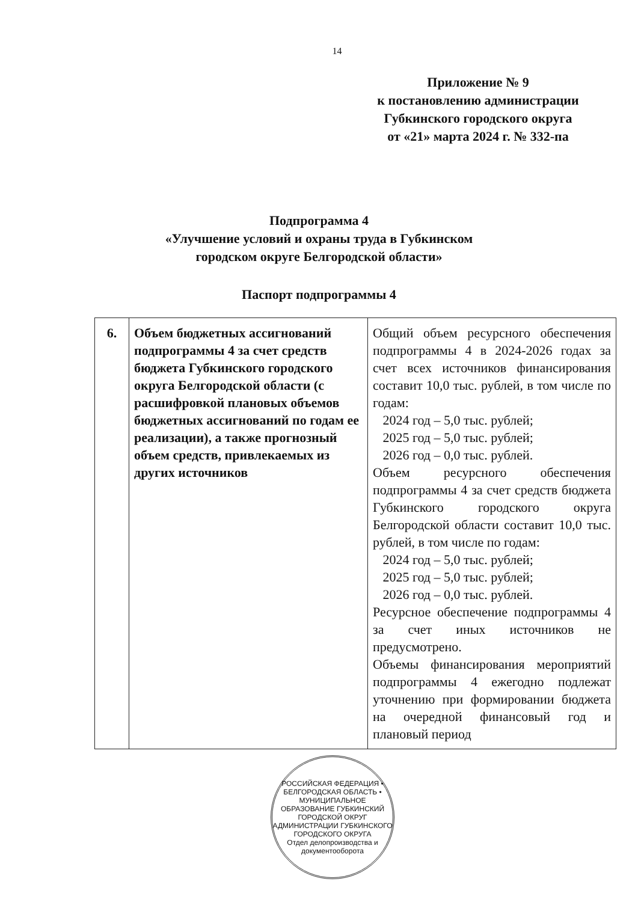14
Приложение № 9
к постановлению администрации
Губкинского городского округа
от «21» марта 2024 г. № 332-па
Подпрограмма 4
«Улучшение условий и охраны труда в Губкинском
городском округе Белгородской области»
Паспорт подпрограммы 4
| 6. | Объем бюджетных ассигнований подпрограммы 4 за счет средств бюджета Губкинского городского округа Белгородской области (с расшифровкой плановых объемов бюджетных ассигнований по годам ее реализации), а также прогнозный объем средств, привлекаемых из других источников | Общий объем ресурсного обеспечения подпрограммы 4 в 2024-2026 годах за счет всех источников финансирования составит 10,0 тыс. рублей, в том числе по годам: 2024 год – 5,0 тыс. рублей; 2025 год – 5,0 тыс. рублей; 2026 год – 0,0 тыс. рублей. Объем ресурсного обеспечения подпрограммы 4 за счет средств бюджета Губкинского городского округа Белгородской области составит 10,0 тыс. рублей, в том числе по годам: 2024 год – 5,0 тыс. рублей; 2025 год – 5,0 тыс. рублей; 2026 год – 0,0 тыс. рублей. Ресурсное обеспечение подпрограммы 4 за счет иных источников не предусмотрено. Объемы финансирования мероприятий подпрограммы 4 ежегодно подлежат уточнению при формировании бюджета на очередной финансовый год и плановый период |
РОССИЙСКАЯ ФЕДЕРАЦИЯ • БЕЛГОРОДСКАЯ ОБЛАСТЬ • МУНИЦИПАЛЬНОЕ ОБРАЗОВАНИЕ ГУБКИНСКИЙ ГОРОДСКОЙ ОКРУГ АДМИНИСТРАЦИИ ГУБКИНСКОГО ГОРОДСКОГО ОКРУГА
Отдел делопроизводства и документооборота